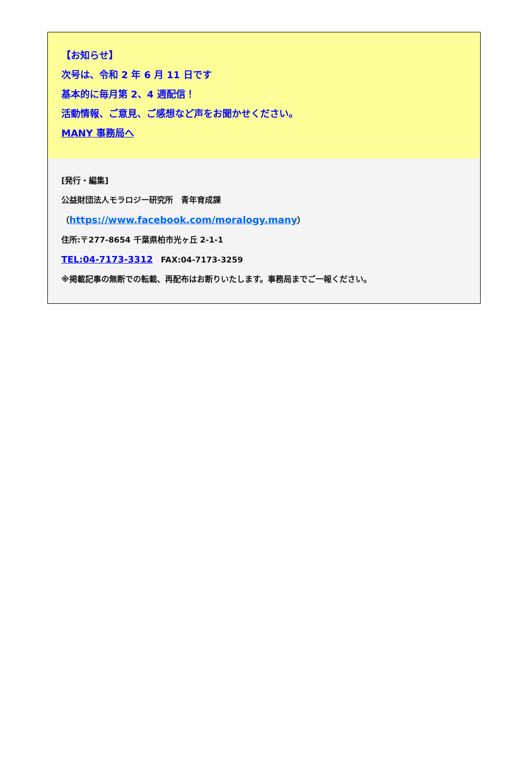【お知らせ】
次号は、令和 2 年 6 月 11 日です
基本的に毎月第 2、4 週配信！
活動情報、ご意見、ご感想など声をお聞かせください。
MANY 事務局へ
[発行・編集]
公益財団法人モラロジー研究所　青年育成課
（https://www.facebook.com/moralogy.many）
住所:〒277-8654 千葉県柏市光ヶ丘 2-1-1
TEL:04-7173-3312　FAX:04-7173-3259
※掲載記事の無断での転載、再配布はお断りいたします。事務局までご一報ください。